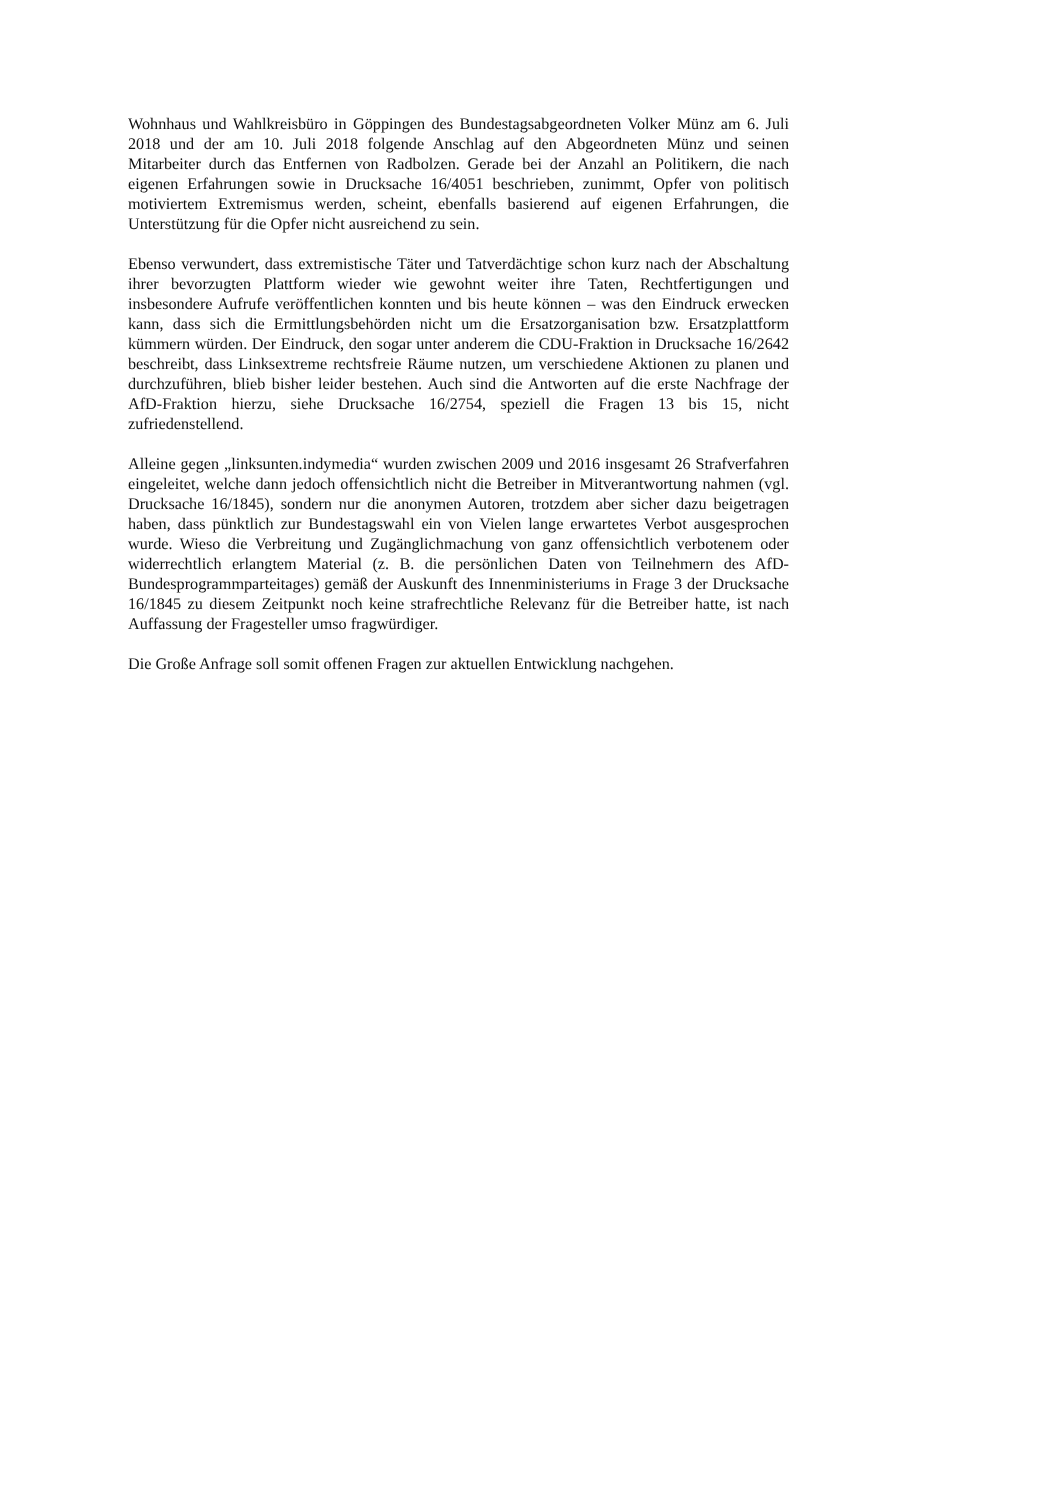Wohnhaus und Wahlkreisbüro in Göppingen des Bundestagsabgeordneten Volker Münz am 6. Juli 2018 und der am 10. Juli 2018 folgende Anschlag auf den Abgeordneten Münz und seinen Mitarbeiter durch das Entfernen von Radbolzen. Gerade bei der Anzahl an Politikern, die nach eigenen Erfahrungen sowie in Drucksache 16/4051 beschrieben, zunimmt, Opfer von politisch motiviertem Extremismus werden, scheint, ebenfalls basierend auf eigenen Erfahrungen, die Unterstützung für die Opfer nicht ausreichend zu sein.
Ebenso verwundert, dass extremistische Täter und Tatverdächtige schon kurz nach der Abschaltung ihrer bevorzugten Plattform wieder wie gewohnt weiter ihre Taten, Rechtfertigungen und insbesondere Aufrufe veröffentlichen konnten und bis heute können – was den Eindruck erwecken kann, dass sich die Ermittlungsbehörden nicht um die Ersatzorganisation bzw. Ersatzplattform kümmern würden. Der Eindruck, den sogar unter anderem die CDU-Fraktion in Drucksache 16/2642 beschreibt, dass Linksextreme rechtsfreie Räume nutzen, um verschiedene Aktionen zu planen und durchzuführen, blieb bisher leider bestehen. Auch sind die Antworten auf die erste Nachfrage der AfD-Fraktion hierzu, siehe Drucksache 16/2754, speziell die Fragen 13 bis 15, nicht zufriedenstellend.
Alleine gegen „linksunten.indymedia“ wurden zwischen 2009 und 2016 insgesamt 26 Strafverfahren eingeleitet, welche dann jedoch offensichtlich nicht die Betreiber in Mitverantwortung nahmen (vgl. Drucksache 16/1845), sondern nur die anonymen Autoren, trotzdem aber sicher dazu beigetragen haben, dass pünktlich zur Bundestagswahl ein von Vielen lange erwartetes Verbot ausgesprochen wurde. Wieso die Verbreitung und Zugänglichmachung von ganz offensichtlich verbotenem oder widerrechtlich erlangtem Material (z. B. die persönlichen Daten von Teilnehmern des AfD-Bundesprogrammparteitages) gemäß der Auskunft des Innenministeriums in Frage 3 der Drucksache 16/1845 zu diesem Zeitpunkt noch keine strafrechtliche Relevanz für die Betreiber hatte, ist nach Auffassung der Fragesteller umso fragwürdiger.
Die Große Anfrage soll somit offenen Fragen zur aktuellen Entwicklung nachgehen.